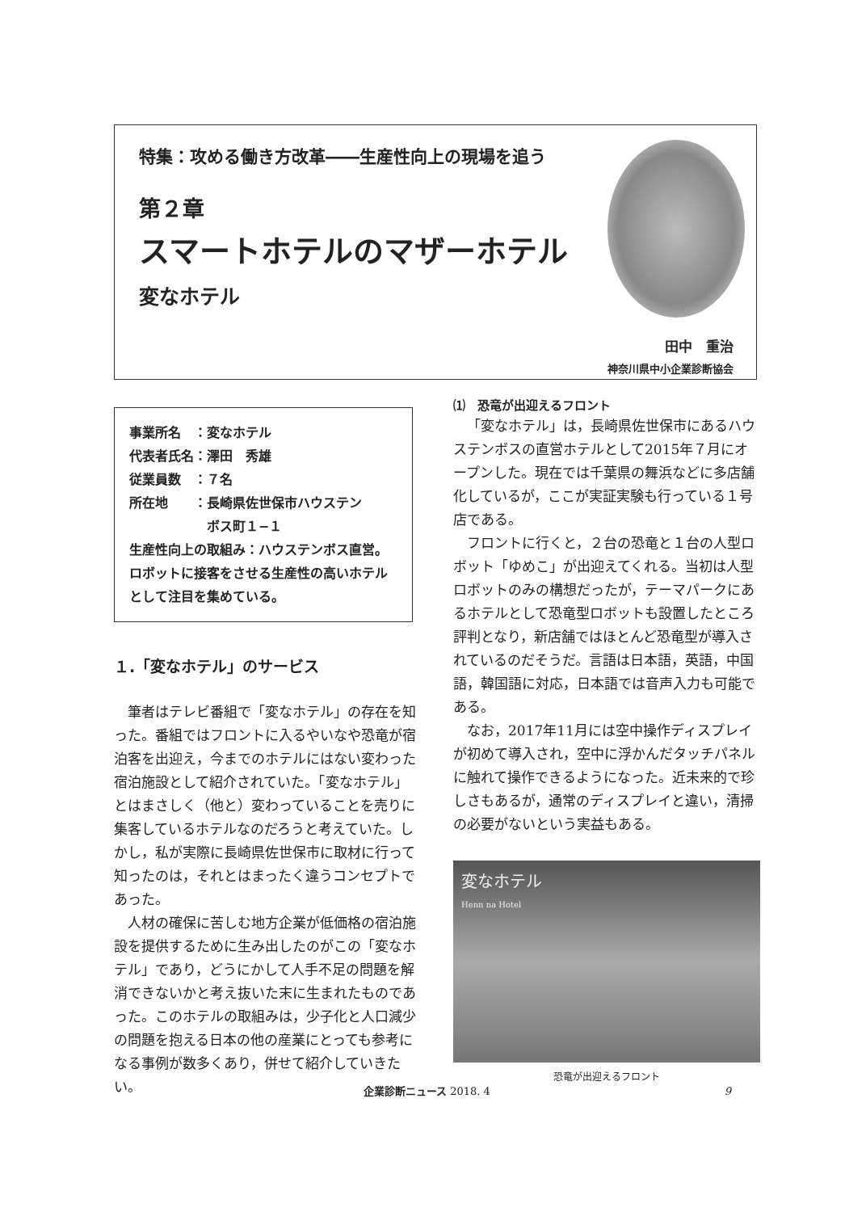特集：攻める働き方改革――生産性向上の現場を追う
第２章
スマートホテルのマザーホテル
変なホテル
田中　重治
神奈川県中小企業診断協会
事業所名　：変なホテル
代表者氏名：澤田　秀雄
従業員数　：７名
所在地　　：長崎県佐世保市ハウステン
　　　　　　ボス町１−１
生産性向上の取組み：ハウステンボス直営。ロボットに接客をさせる生産性の高いホテルとして注目を集めている。
１.「変なホテル」のサービス
筆者はテレビ番組で「変なホテル」の存在を知った。番組ではフロントに入るやいなや恐竜が宿泊客を出迎え，今までのホテルにはない変わった宿泊施設として紹介されていた。「変なホテル」とはまさしく（他と）変わっていることを売りに集客しているホテルなのだろうと考えていた。しかし，私が実際に長崎県佐世保市に取材に行って知ったのは，それとはまったく違うコンセプトであった。
人材の確保に苦しむ地方企業が低価格の宿泊施設を提供するために生み出したのがこの「変なホテル」であり，どうにかして人手不足の問題を解消できないかと考え抜いた末に生まれたものであった。このホテルの取組みは，少子化と人口減少の問題を抱える日本の他の産業にとっても参考になる事例が数多くあり，併せて紹介していきたい。
⑴　恐竜が出迎えるフロント
「変なホテル」は，長崎県佐世保市にあるハウステンボスの直営ホテルとして2015年７月にオープンした。現在では千葉県の舞浜などに多店舗化しているが，ここが実証実験も行っている１号店である。
フロントに行くと，２台の恐竜と１台の人型ロボット「ゆめこ」が出迎えてくれる。当初は人型ロボットのみの構想だったが，テーマパークにあるホテルとして恐竜型ロボットも設置したところ評判となり，新店舗ではほとんど恐竜型が導入されているのだそうだ。言語は日本語，英語，中国語，韓国語に対応，日本語では音声入力も可能である。
なお，2017年11月には空中操作ディスプレイが初めて導入され，空中に浮かんだタッチパネルに触れて操作できるようになった。近未来的で珍しさもあるが，通常のディスプレイと違い，清掃の必要がないという実益もある。
変なホテル
Henn na Hotel
恐竜が出迎えるフロント
企業診断ニュース 2018. 4 9